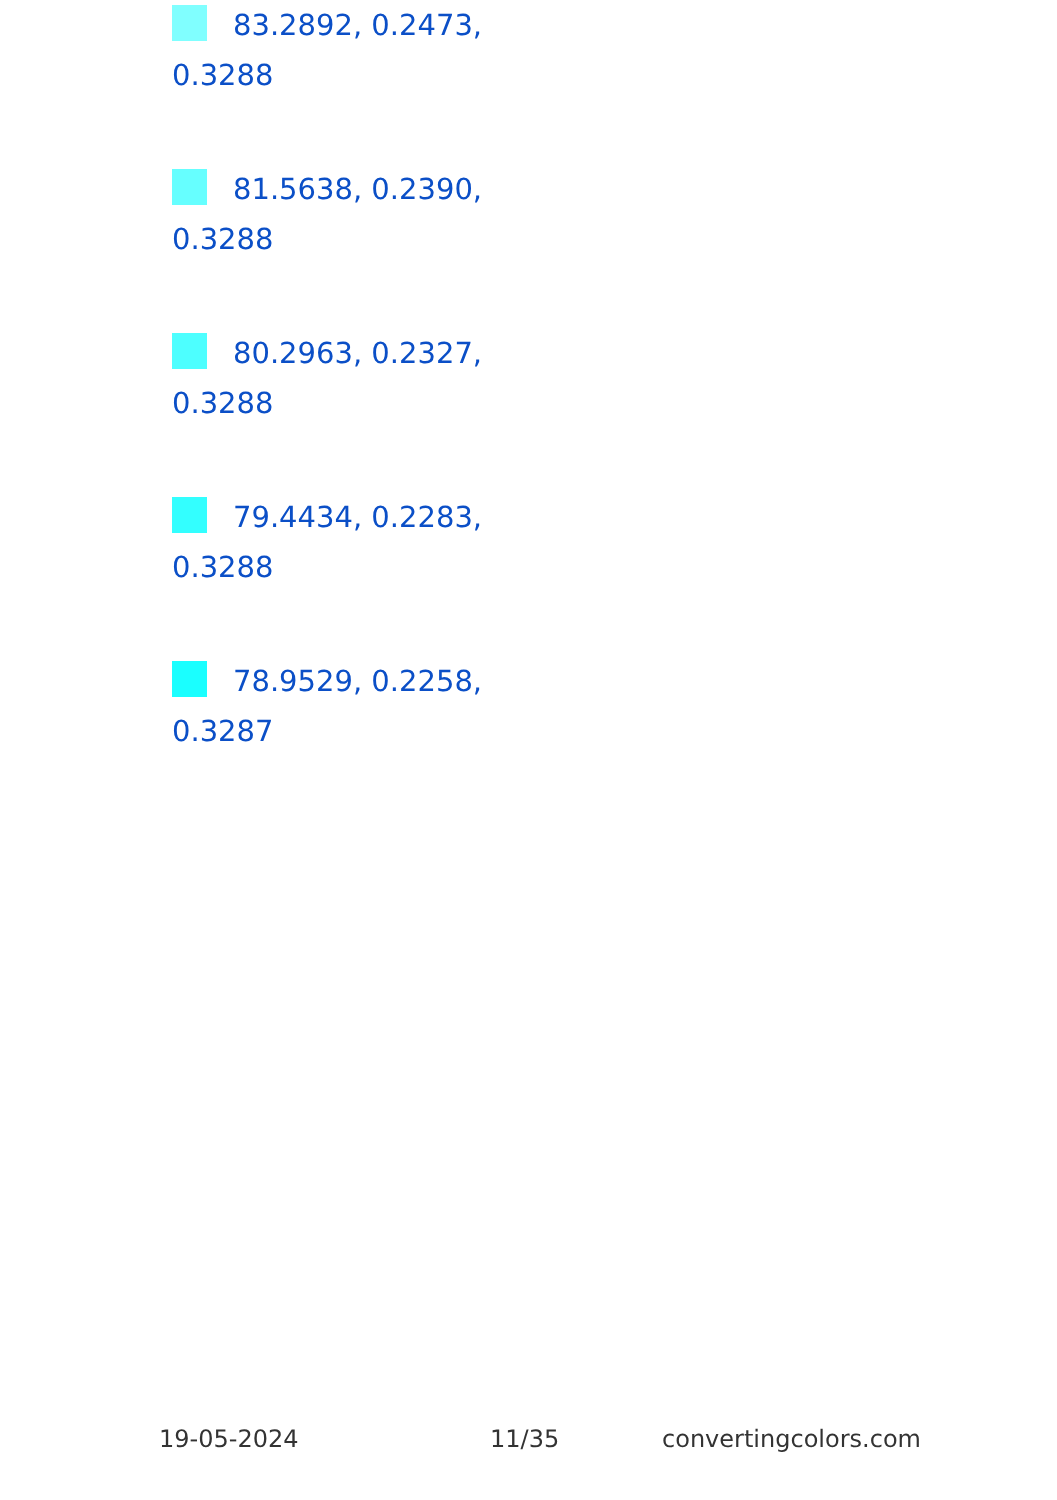83.2892, 0.2473, 0.3288
81.5638, 0.2390, 0.3288
80.2963, 0.2327, 0.3288
79.4434, 0.2283, 0.3288
78.9529, 0.2258, 0.3287
19-05-2024 11/35 convertingcolors.com